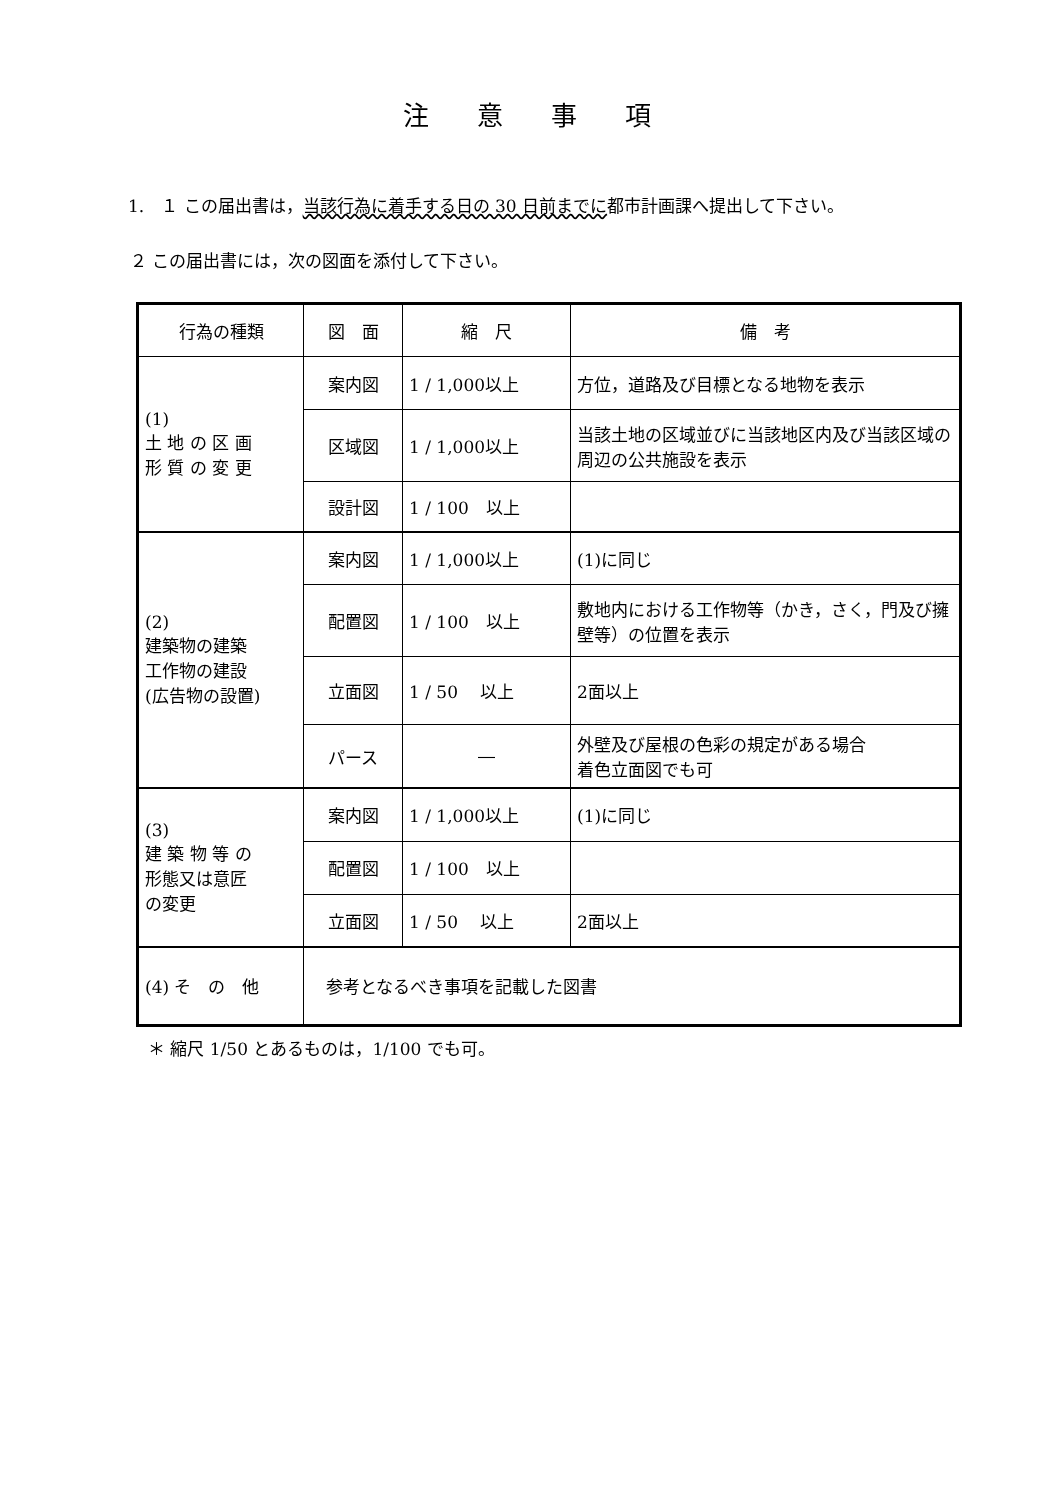注意事項
1.　１ この届出書は，当該行為に着手する日の 30 日前までに都市計画課へ提出して下さい。
２ この届出書には，次の図面を添付して下さい。
| 行為の種類 | 図 面 | 縮 尺 | 備 考 |
| (1) 土 地 の 区 画 形 質 の 変 更 | 案内図 | 1 / 1,000以上 | 方位，道路及び目標となる地物を表示 |
| | 区域図 | 1 / 1,000以上 | 当該土地の区域並びに当該地区内及び当該区域の周辺の公共施設を表示 |
| | 設計図 | 1 / 100 以上 | |
| (2) 建築物の建築 工作物の建設 (広告物の設置) | 案内図 | 1 / 1,000以上 | (1)に同じ |
| | 配置図 | 1 / 100 以上 | 敷地内における工作物等（かき，さく，門及び擁壁等）の位置を表示 |
| | 立面図 | 1 / 50 以上 | 2面以上 |
| | パース | ― | 外壁及び屋根の色彩の規定がある場合 着色立面図でも可 |
| (3) 建 築 物 等 の 形態又は意匠 の変更 | 案内図 | 1 / 1,000以上 | (1)に同じ |
| | 配置図 | 1 / 100 以上 | |
| | 立面図 | 1 / 50 以上 | 2面以上 |
| (4) そ の 他 | 参考となるべき事項を記載した図書 | | |
＊ 縮尺 1/50 とあるものは，1/100 でも可。